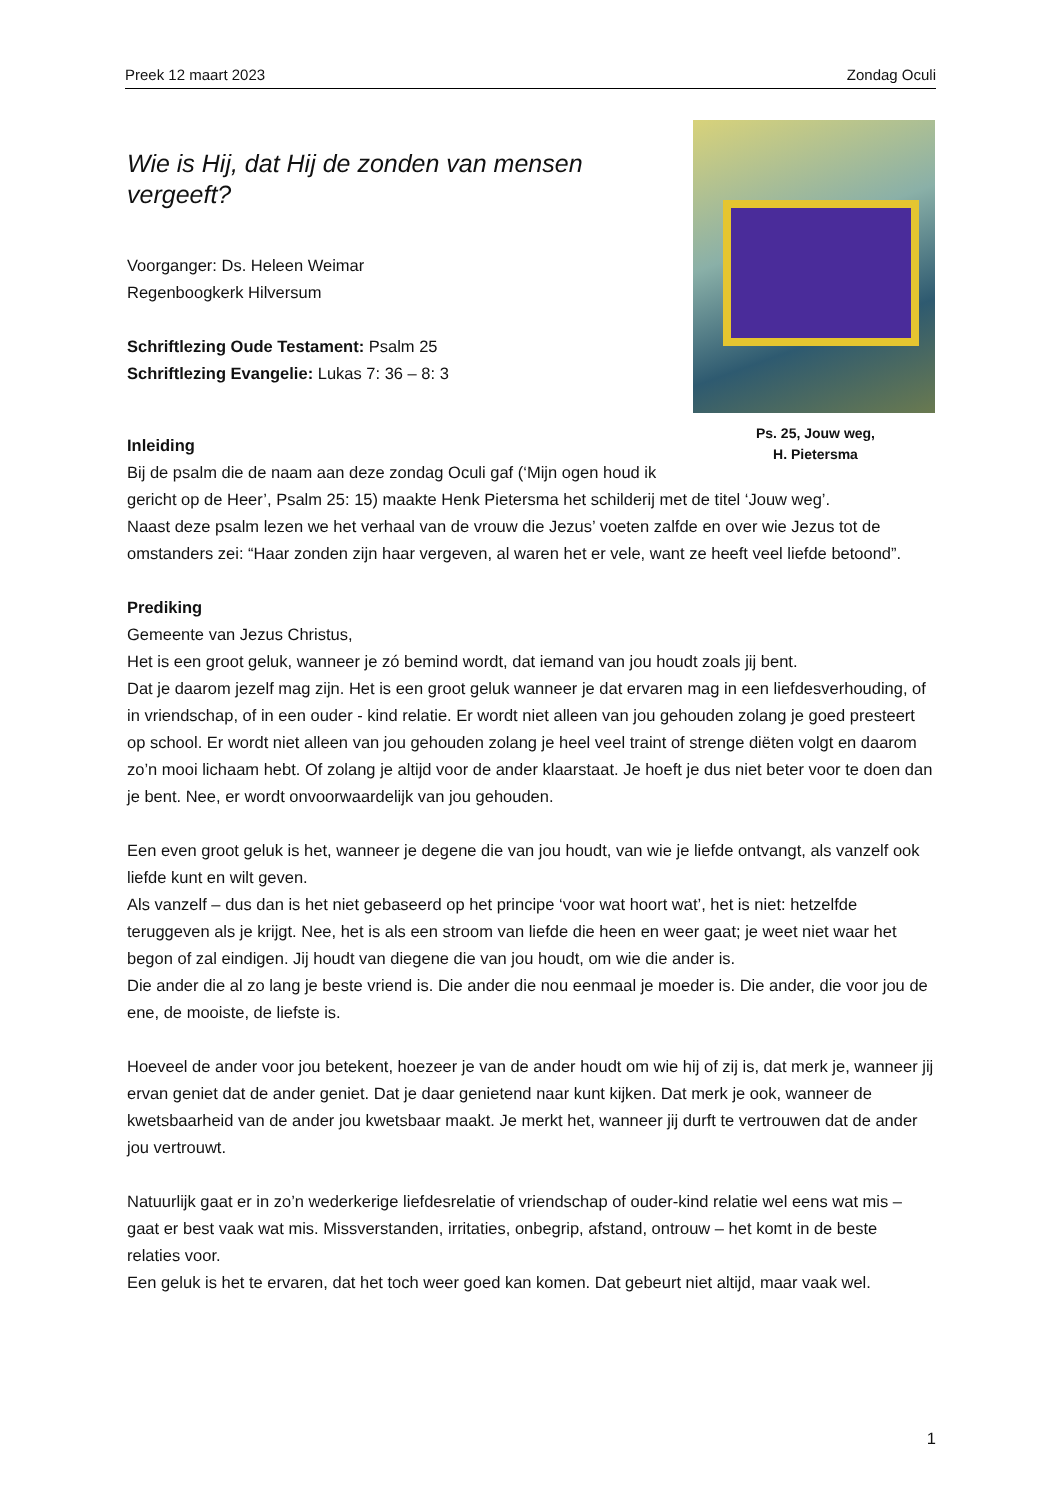Preek 12 maart 2023 Zondag Oculi
Ps. 25, Jouw weg,
H. Pietersma
Wie is Hij, dat Hij de zonden van mensen vergeeft?
Voorganger: Ds. Heleen Weimar
Regenboogkerk Hilversum
Schriftlezing Oude Testament: Psalm 25
Schriftlezing Evangelie: Lukas 7: 36 – 8: 3
Inleiding
Bij de psalm die de naam aan deze zondag Oculi gaf (‘Mijn ogen houd ik gericht op de Heer’, Psalm 25: 15) maakte Henk Pietersma het schilderij met de titel ‘Jouw weg’.
Naast deze psalm lezen we het verhaal van de vrouw die Jezus’ voeten zalfde en over wie Jezus tot de omstanders zei: “Haar zonden zijn haar vergeven, al waren het er vele, want ze heeft veel liefde betoond”.
Prediking
Gemeente van Jezus Christus,
Het is een groot geluk, wanneer je zó bemind wordt, dat iemand van jou houdt zoals jij bent.
Dat je daarom jezelf mag zijn. Het is een groot geluk wanneer je dat ervaren mag in een liefdesverhouding, of in vriendschap, of in een ouder - kind relatie. Er wordt niet alleen van jou gehouden zolang je goed presteert op school. Er wordt niet alleen van jou gehouden zolang je heel veel traint of strenge diëten volgt en daarom zo’n mooi lichaam hebt. Of zolang je altijd voor de ander klaarstaat. Je hoeft je dus niet beter voor te doen dan je bent. Nee, er wordt onvoorwaardelijk van jou gehouden.
Een even groot geluk is het, wanneer je degene die van jou houdt, van wie je liefde ontvangt, als vanzelf ook liefde kunt en wilt geven.
Als vanzelf – dus dan is het niet gebaseerd op het principe ‘voor wat hoort wat’, het is niet: hetzelfde teruggeven als je krijgt. Nee, het is als een stroom van liefde die heen en weer gaat; je weet niet waar het begon of zal eindigen. Jij houdt van diegene die van jou houdt, om wie die ander is.
Die ander die al zo lang je beste vriend is. Die ander die nou eenmaal je moeder is. Die ander, die voor jou de ene, de mooiste, de liefste is.
Hoeveel de ander voor jou betekent, hoezeer je van de ander houdt om wie hij of zij is, dat merk je, wanneer jij ervan geniet dat de ander geniet. Dat je daar genietend naar kunt kijken. Dat merk je ook, wanneer de kwetsbaarheid van de ander jou kwetsbaar maakt. Je merkt het, wanneer jij durft te vertrouwen dat de ander jou vertrouwt.
Natuurlijk gaat er in zo’n wederkerige liefdesrelatie of vriendschap of ouder-kind relatie wel eens wat mis – gaat er best vaak wat mis. Missverstanden, irritaties, onbegrip, afstand, ontrouw – het komt in de beste relaties voor.
Een geluk is het te ervaren, dat het toch weer goed kan komen. Dat gebeurt niet altijd, maar vaak wel.
1